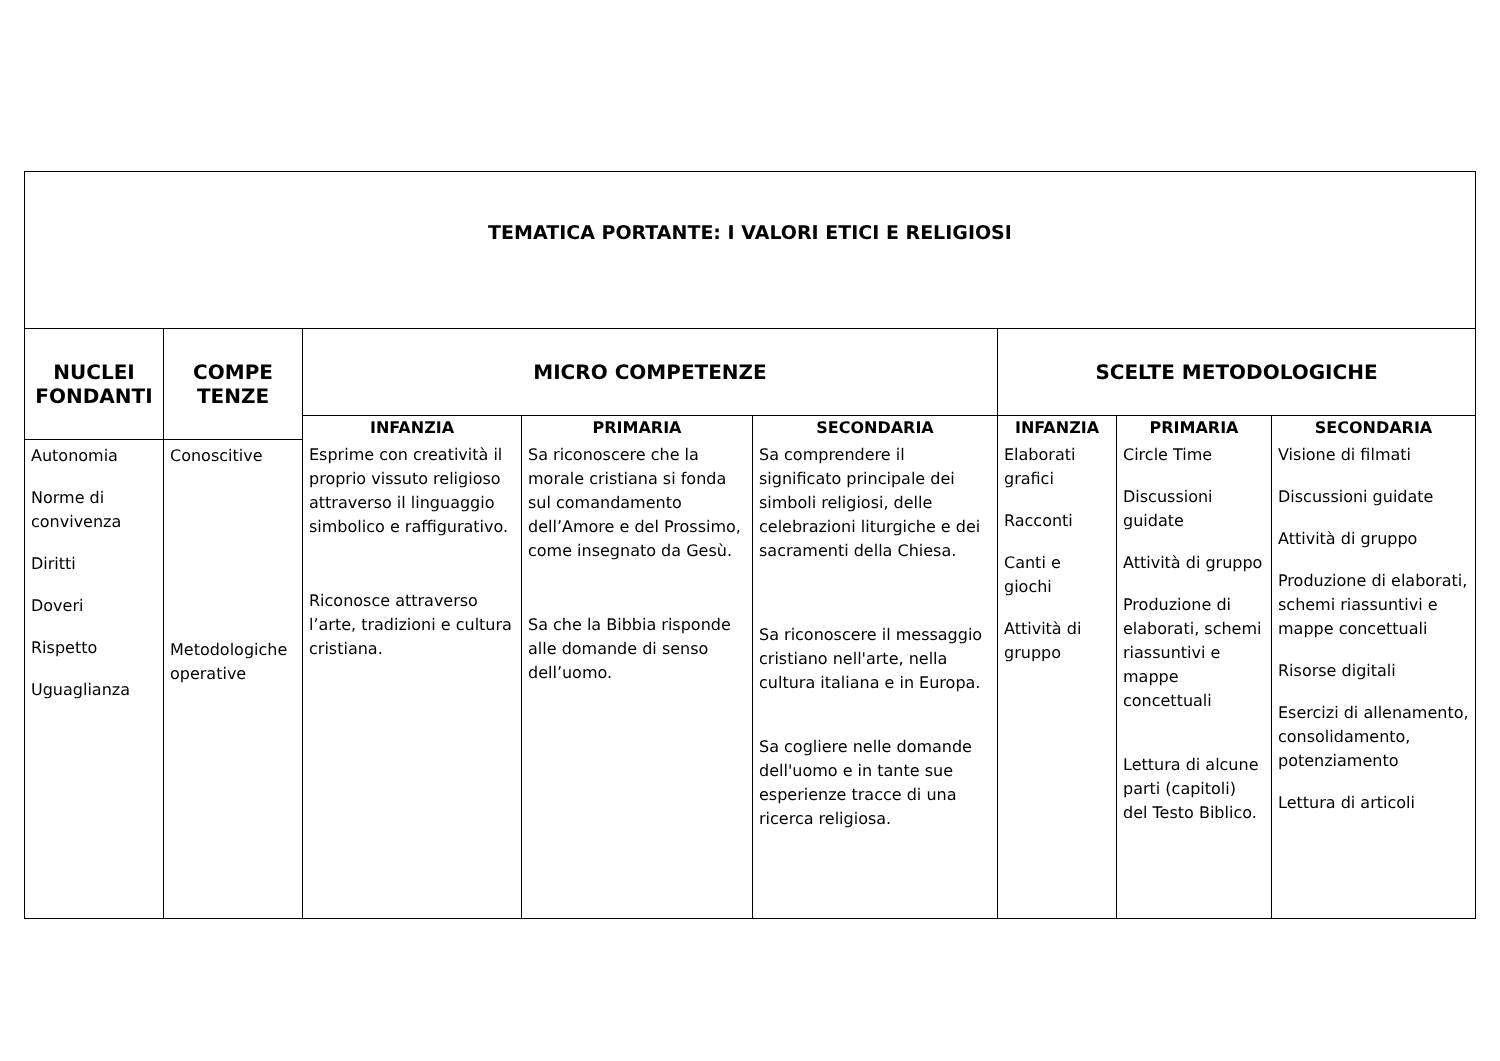| TEMATICA PORTANTE: I VALORI ETICI E RELIGIOSI | | | | | | | |
| NUCLEI FONDANTI | COMPE TENZE | MICRO COMPETENZE | | | SCELTE METODOLOGICHE | | |
| | | INFANZIA | PRIMARIA | SECONDARIA | INFANZIA | PRIMARIA | SECONDARIA |
| Autonomia Norme di convivenza Diritti Doveri Rispetto Uguaglianza | Conoscitive Metodologiche operative | Esprime con creatività il proprio vissuto religioso attraverso il linguaggio simbolico e raffigurativo. Riconosce attraverso l’arte, tradizioni e cultura cristiana. | Sa riconoscere che la morale cristiana si fonda sul comandamento dell’Amore e del Prossimo, come insegnato da Gesù. Sa che la Bibbia risponde alle domande di senso dell’uomo. | Sa comprendere il significato principale dei simboli religiosi, delle celebrazioni liturgiche e dei sacramenti della Chiesa. Sa riconoscere il messaggio cristiano nell'arte, nella cultura italiana e in Europa. Sa cogliere nelle domande dell'uomo e in tante sue esperienze tracce di una ricerca religiosa. | Elaborati grafici Racconti Canti e giochi Attività di gruppo | Circle Time Discussioni guidate Attività di gruppo Produzione di elaborati, schemi riassuntivi e mappe concettuali Lettura di alcune parti (capitoli) del Testo Biblico. | Visione di filmati Discussioni guidate Attività di gruppo Produzione di elaborati, schemi riassuntivi e mappe concettuali Risorse digitali Esercizi di allenamento, consolidamento, potenziamento Lettura di articoli |